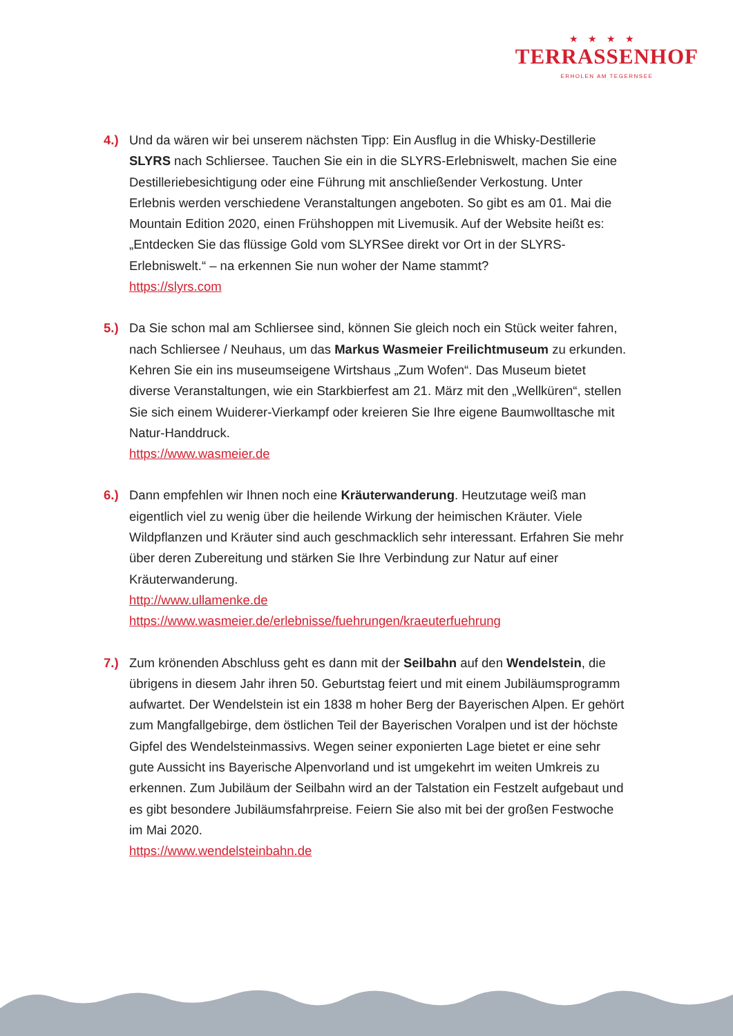★★★★
TERRASSENHOF
ERHOLEN AM TEGERNSEE
4.) Und da wären wir bei unserem nächsten Tipp: Ein Ausflug in die Whisky-Destillerie SLYRS nach Schliersee. Tauchen Sie ein in die SLYRS-Erlebniswelt, machen Sie eine Destilleriebesichtigung oder eine Führung mit anschließender Verkostung. Unter Erlebnis werden verschiedene Veranstaltungen angeboten. So gibt es am 01. Mai die Mountain Edition 2020, einen Frühshoppen mit Livemusik. Auf der Website heißt es: „Entdecken Sie das flüssige Gold vom SLYRSee direkt vor Ort in der SLYRS-Erlebniswelt.“ – na erkennen Sie nun woher der Name stammt?
https://slyrs.com
5.) Da Sie schon mal am Schliersee sind, können Sie gleich noch ein Stück weiter fahren, nach Schliersee / Neuhaus, um das Markus Wasmeier Freilichtmuseum zu erkunden. Kehren Sie ein ins museumseigene Wirtshaus „Zum Wofen“. Das Museum bietet diverse Veranstaltungen, wie ein Starkbierfest am 21. März mit den „Wellküren“, stellen Sie sich einem Wuiderer-Vierkampf oder kreieren Sie Ihre eigene Baumwolltasche mit Natur-Handdruck.
https://www.wasmeier.de
6.) Dann empfehlen wir Ihnen noch eine Kräuterwanderung. Heutzutage weiß man eigentlich viel zu wenig über die heilende Wirkung der heimischen Kräuter. Viele Wildpflanzen und Kräuter sind auch geschmacklich sehr interessant. Erfahren Sie mehr über deren Zubereitung und stärken Sie Ihre Verbindung zur Natur auf einer Kräuterwanderung.
http://www.ullamenke.de
https://www.wasmeier.de/erlebnisse/fuehrungen/kraeuterfuehrung
7.) Zum krönenden Abschluss geht es dann mit der Seilbahn auf den Wendelstein, die übrigens in diesem Jahr ihren 50. Geburtstag feiert und mit einem Jubiläums­programm aufwartet. Der Wendelstein ist ein 1838 m hoher Berg der Bayerischen Alpen. Er gehört zum Mangfallgebirge, dem östlichen Teil der Bayerischen Voralpen und ist der höchste Gipfel des Wendelsteinmassivs. Wegen seiner exponierten Lage bietet er eine sehr gute Aussicht ins Bayerische Alpenvorland und ist umgekehrt im weiten Umkreis zu erkennen. Zum Jubiläum der Seilbahn wird an der Talstation ein Festzelt aufgebaut und es gibt besondere Jubiläumsfahrpreise. Feiern Sie also mit bei der großen Festwoche im Mai 2020.
https://www.wendelsteinbahn.de